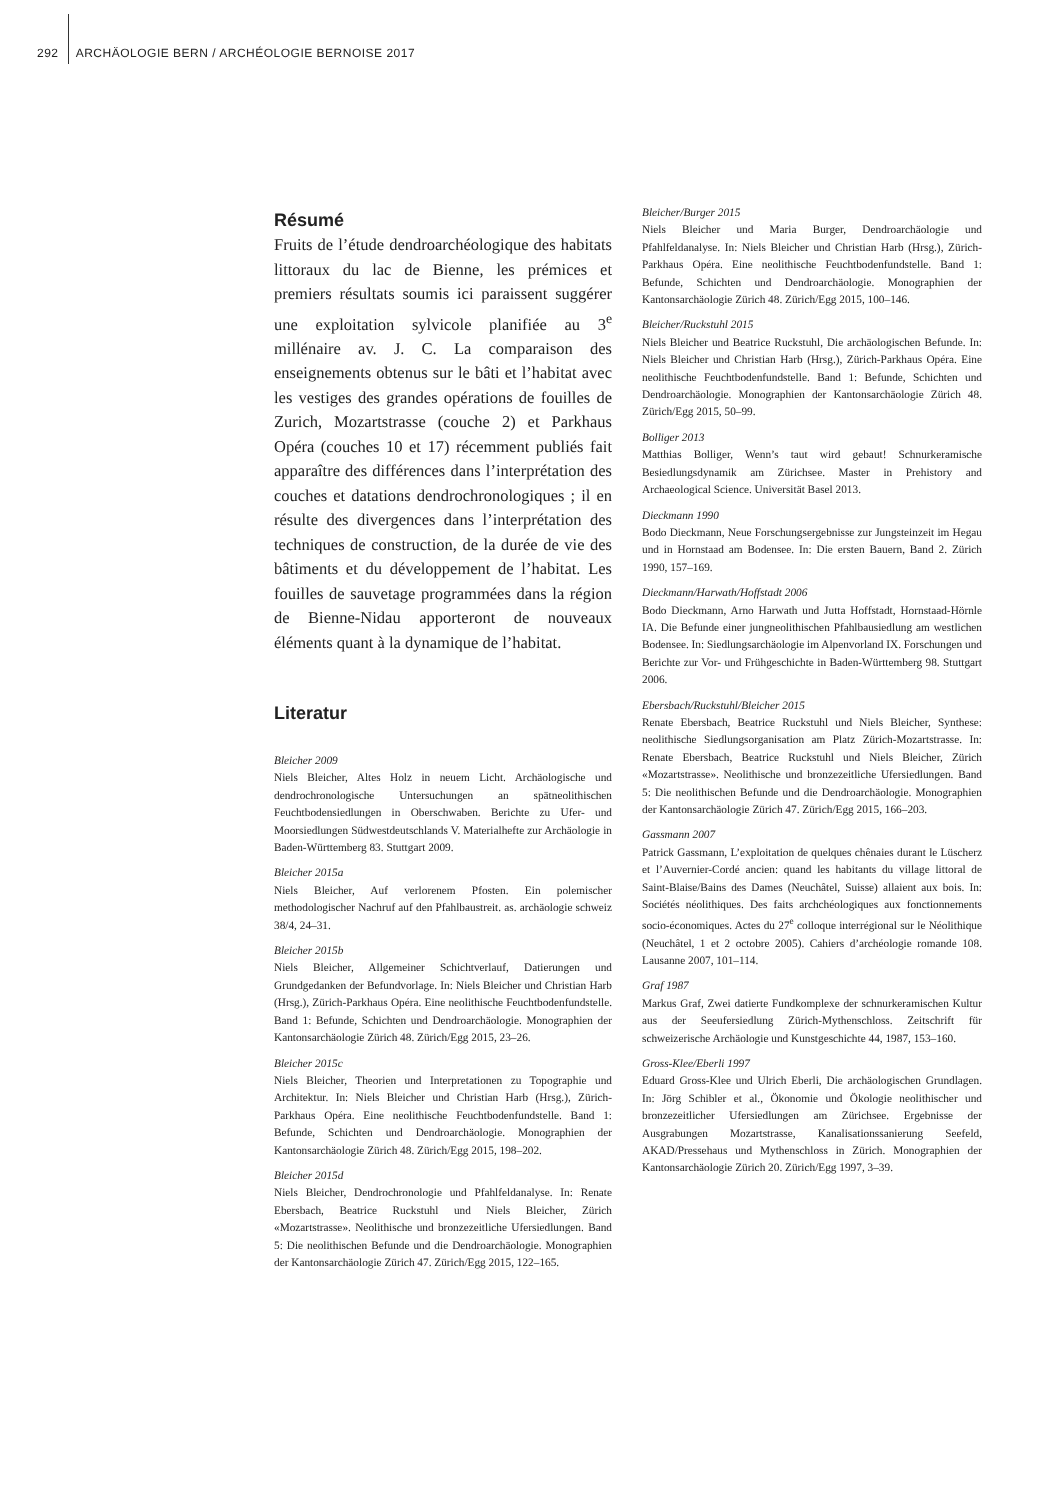292 ARCHÄOLOGIE BERN / ARCHÉOLOGIE BERNOISE 2017
Résumé
Fruits de l’étude dendroarchéologique des habitats littoraux du lac de Bienne, les prémices et premiers résultats soumis ici paraissent suggérer une exploitation sylvicole planifiée au 3<sup>e</sup> millénaire av. J. C. La comparaison des enseignements obtenus sur le bâti et l’habitat avec les vestiges des grandes opérations de fouilles de Zurich, Mozartstrasse (couche 2) et Parkhaus Opéra (couches 10 et 17) récemment publiés fait apparaître des différences dans l’interprétation des couches et datations dendrochronologiques ; il en résulte des divergences dans l’interprétation des techniques de construction, de la durée de vie des bâtiments et du développement de l’habitat. Les fouilles de sauvetage programmées dans la région de Bienne-Nidau apporteront de nouveaux éléments quant à la dynamique de l’habitat.
Literatur
Bleicher 2009
Niels Bleicher, Altes Holz in neuem Licht. Archäologische und dendrochronologische Untersuchungen an spätneolithischen Feuchtbodensiedlungen in Oberschwaben. Berichte zu Ufer- und Moorsiedlungen Südwestdeutschlands V. Materialhefte zur Archäologie in Baden-Württemberg 83. Stuttgart 2009.
Bleicher 2015a
Niels Bleicher, Auf verlorenem Pfosten. Ein polemischer methodologischer Nachruf auf den Pfahlbaustreit. as. archäologie schweiz 38/4, 24–31.
Bleicher 2015b
Niels Bleicher, Allgemeiner Schichtverlauf, Datierungen und Grundgedanken der Befundvorlage. In: Niels Bleicher und Christian Harb (Hrsg.), Zürich-Parkhaus Opéra. Eine neolithische Feuchtbodenfundstelle. Band 1: Befunde, Schichten und Dendroarchäologie. Monographien der Kantonsarchäologie Zürich 48. Zürich/Egg 2015, 23–26.
Bleicher 2015c
Niels Bleicher, Theorien und Interpretationen zu Topographie und Architektur. In: Niels Bleicher und Christian Harb (Hrsg.), Zürich-Parkhaus Opéra. Eine neolithische Feuchtbodenfundstelle. Band 1: Befunde, Schichten und Dendroarchäologie. Monographien der Kantonsarchäologie Zürich 48. Zürich/Egg 2015, 198–202.
Bleicher 2015d
Niels Bleicher, Dendrochronologie und Pfahlfeldanalyse. In: Renate Ebersbach, Beatrice Ruckstuhl und Niels Bleicher, Zürich «Mozartstrasse». Neolithische und bronzezeitliche Ufersiedlungen. Band 5: Die neolithischen Befunde und die Dendroarchäologie. Monographien der Kantonsarchäologie Zürich 47. Zürich/Egg 2015, 122–165.
Bleicher/Burger 2015
Niels Bleicher und Maria Burger, Dendroarchäologie und Pfahlfeldanalyse. In: Niels Bleicher und Christian Harb (Hrsg.), Zürich-Parkhaus Opéra. Eine neolithische Feuchtbodenfundstelle. Band 1: Befunde, Schichten und Dendroarchäologie. Monographien der Kantonsarchäologie Zürich 48. Zürich/Egg 2015, 100–146.
Bleicher/Ruckstuhl 2015
Niels Bleicher und Beatrice Ruckstuhl, Die archäologischen Befunde. In: Niels Bleicher und Christian Harb (Hrsg.), Zürich-Parkhaus Opéra. Eine neolithische Feuchtbodenfundstelle. Band 1: Befunde, Schichten und Dendroarchäologie. Monographien der Kantonsarchäologie Zürich 48. Zürich/Egg 2015, 50–99.
Bolliger 2013
Matthias Bolliger, Wenn’s taut wird gebaut! Schnurkeramische Besiedlungsdynamik am Zürichsee. Master in Prehistory and Archaeological Science. Universität Basel 2013.
Dieckmann 1990
Bodo Dieckmann, Neue Forschungsergebnisse zur Jungsteinzeit im Hegau und in Hornstaad am Bodensee. In: Die ersten Bauern, Band 2. Zürich 1990, 157–169.
Dieckmann/Harwath/Hoffstadt 2006
Bodo Dieckmann, Arno Harwath und Jutta Hoffstadt, Hornstaad-Hörnle IA. Die Befunde einer jungneolithischen Pfahlbausiedlung am westlichen Bodensee. In: Siedlungsarchäologie im Alpenvorland IX. Forschungen und Berichte zur Vor- und Frühgeschichte in Baden-Württemberg 98. Stuttgart 2006.
Ebersbach/Ruckstuhl/Bleicher 2015
Renate Ebersbach, Beatrice Ruckstuhl und Niels Bleicher, Synthese: neolithische Siedlungsorganisation am Platz Zürich-Mozartstrasse. In: Renate Ebersbach, Beatrice Ruckstuhl und Niels Bleicher, Zürich «Mozartstrasse». Neolithische und bronzezeitliche Ufersiedlungen. Band 5: Die neolithischen Befunde und die Dendroarchäologie. Monographien der Kantonsarchäologie Zürich 47. Zürich/Egg 2015, 166–203.
Gassmann 2007
Patrick Gassmann, L’exploitation de quelques chênaies durant le Lüscherz et l’Auvernier-Cordé ancien: quand les habitants du village littoral de Saint-Blaise/Bains des Dames (Neuchâtel, Suisse) allaient aux bois. In: Sociétés néolithiques. Des faits archchéologiques aux fonctionnements socio-économiques. Actes du 27<sup>e</sup> colloque interrégional sur le Néolithique (Neuchâtel, 1 et 2 octobre 2005). Cahiers d’archéologie romande 108. Lausanne 2007, 101–114.
Graf 1987
Markus Graf, Zwei datierte Fundkomplexe der schnurkeramischen Kultur aus der Seeufersiedlung Zürich-Mythenschloss. Zeitschrift für schweizerische Archäologie und Kunstgeschichte 44, 1987, 153–160.
Gross-Klee/Eberli 1997
Eduard Gross-Klee und Ulrich Eberli, Die archäologischen Grundlagen. In: Jörg Schibler et al., Ökonomie und Ökologie neolithischer und bronzezeitlicher Ufersiedlungen am Zürichsee. Ergebnisse der Ausgrabungen Mozartstrasse, Kanalisationssanierung Seefeld, AKAD/Pressehaus und Mythenschloss in Zürich. Monographien der Kantonsarchäologie Zürich 20. Zürich/Egg 1997, 3–39.